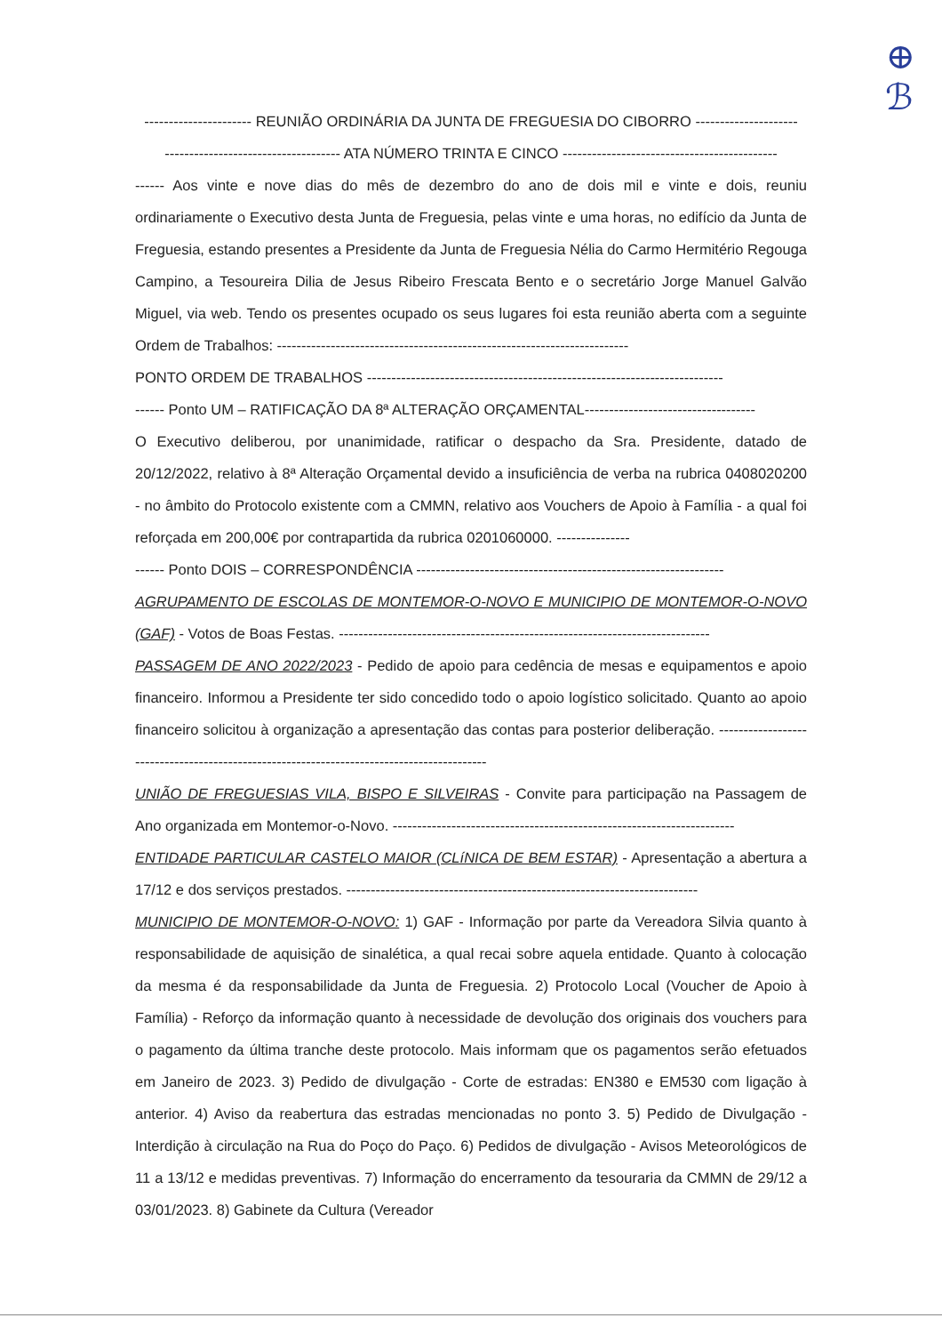⊕
ℬ
---------------------- REUNIÃO ORDINÁRIA DA JUNTA DE FREGUESIA DO CIBORRO ---------------------
------------------------------------ ATA NÚMERO TRINTA E CINCO --------------------------------------------
------ Aos vinte e nove dias do mês de dezembro do ano de dois mil e vinte e dois, reuniu ordinariamente o Executivo desta Junta de Freguesia, pelas vinte e uma horas, no edifício da Junta de Freguesia, estando presentes a Presidente da Junta de Freguesia Nélia do Carmo Hermitério Regouga Campino, a Tesoureira Dilia de Jesus Ribeiro Frescata Bento e o secretário Jorge Manuel Galvão Miguel, via web. Tendo os presentes ocupado os seus lugares foi esta reunião aberta com a seguinte Ordem de Trabalhos: ------------------------------------------------------------------------
PONTO ORDEM DE TRABALHOS -------------------------------------------------------------------------
------ Ponto UM – RATIFICAÇÃO DA 8ª ALTERAÇÃO ORÇAMENTAL-----------------------------------
O Executivo deliberou, por unanimidade, ratificar o despacho da Sra. Presidente, datado de 20/12/2022, relativo à 8ª Alteração Orçamental devido a insuficiência de verba na rubrica 0408020200 - no âmbito do Protocolo existente com a CMMN, relativo aos Vouchers de Apoio à Família - a qual foi reforçada em 200,00€ por contrapartida da rubrica 0201060000. ---------------
------ Ponto DOIS – CORRESPONDÊNCIA ---------------------------------------------------------------
AGRUPAMENTO DE ESCOLAS DE MONTEMOR-O-NOVO E MUNICIPIO DE MONTEMOR-O-NOVO (GAF) - Votos de Boas Festas. ----------------------------------------------------------------------------
PASSAGEM DE ANO 2022/2023 - Pedido de apoio para cedência de mesas e equipamentos e apoio financeiro. Informou a Presidente ter sido concedido todo o apoio logístico solicitado. Quanto ao apoio financeiro solicitou à organização a apresentação das contas para posterior deliberação. ------------------------------------------------------------------------------------------
UNIÃO DE FREGUESIAS VILA, BISPO E SILVEIRAS - Convite para participação na Passagem de Ano organizada em Montemor-o-Novo. ----------------------------------------------------------------------
ENTIDADE PARTICULAR CASTELO MAIOR (CLíNICA DE BEM ESTAR) - Apresentação a abertura a 17/12 e dos serviços prestados. ------------------------------------------------------------------------
MUNICIPIO DE MONTEMOR-O-NOVO: 1) GAF - Informação por parte da Vereadora Silvia quanto à responsabilidade de aquisição de sinalética, a qual recai sobre aquela entidade. Quanto à colocação da mesma é da responsabilidade da Junta de Freguesia. 2) Protocolo Local (Voucher de Apoio à Família) - Reforço da informação quanto à necessidade de devolução dos originais dos vouchers para o pagamento da última tranche deste protocolo. Mais informam que os pagamentos serão efetuados em Janeiro de 2023. 3) Pedido de divulgação - Corte de estradas: EN380 e EM530 com ligação à anterior. 4) Aviso da reabertura das estradas mencionadas no ponto 3. 5) Pedido de Divulgação - Interdição à circulação na Rua do Poço do Paço. 6) Pedidos de divulgação - Avisos Meteorológicos de 11 a 13/12 e medidas preventivas. 7) Informação do encerramento da tesouraria da CMMN de 29/12 a 03/01/2023. 8) Gabinete da Cultura (Vereador